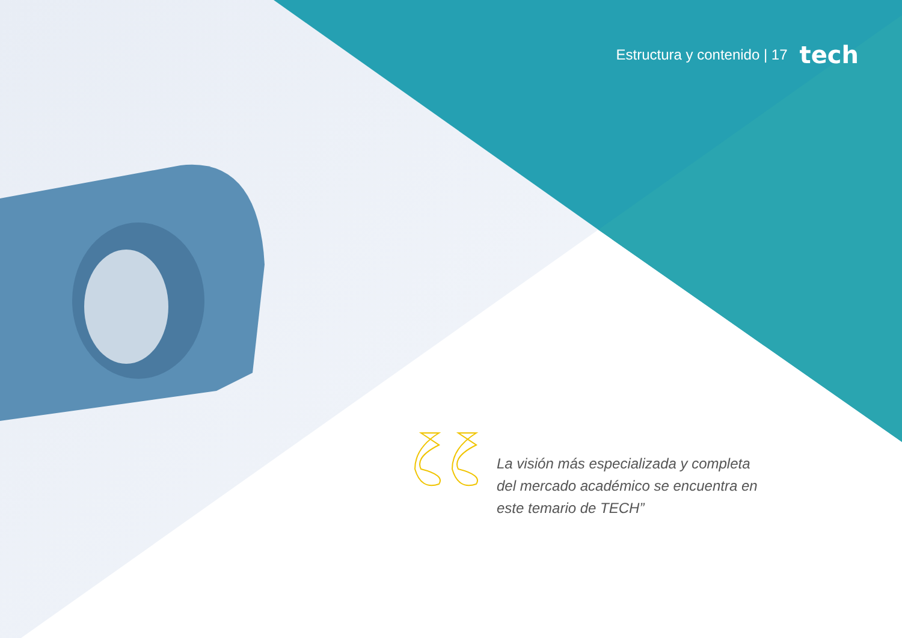Estructura y contenido | 17 tech
La visión más especializada y completa del mercado académico se encuentra en este temario de TECH”